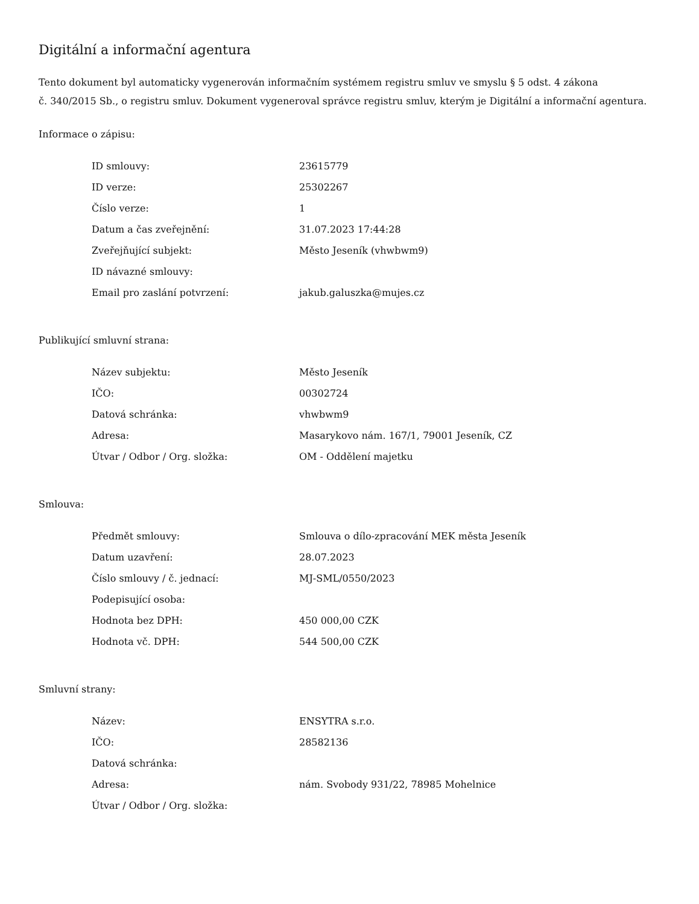Digitální a informační agentura
Tento dokument byl automaticky vygenerován informačním systémem registru smluv ve smyslu § 5 odst. 4 zákona
č. 340/2015 Sb., o registru smluv. Dokument vygeneroval správce registru smluv, kterým je Digitální a informační agentura.
Informace o zápisu:
| ID smlouvy: | 23615779 |
| ID verze: | 25302267 |
| Číslo verze: | 1 |
| Datum a čas zveřejnění: | 31.07.2023 17:44:28 |
| Zveřejňující subjekt: | Město Jeseník (vhwbwm9) |
| ID návazné smlouvy: | |
| Email pro zaslání potvrzení: | jakub.galuszka@mujes.cz |
Publikující smluvní strana:
| Název subjektu: | Město Jeseník |
| IČO: | 00302724 |
| Datová schránka: | vhwbwm9 |
| Adresa: | Masarykovo nám. 167/1, 79001 Jeseník, CZ |
| Útvar / Odbor / Org. složka: | OM - Oddělení majetku |
Smlouva:
| Předmět smlouvy: | Smlouva o dílo-zpracování MEK města Jeseník |
| Datum uzavření: | 28.07.2023 |
| Číslo smlouvy / č. jednací: | MJ-SML/0550/2023 |
| Podepisující osoba: | |
| Hodnota bez DPH: | 450 000,00 CZK |
| Hodnota vč. DPH: | 544 500,00 CZK |
Smluvní strany:
| Název: | ENSYTRA s.r.o. |
| IČO: | 28582136 |
| Datová schránka: | |
| Adresa: | nám. Svobody 931/22, 78985 Mohelnice |
| Útvar / Odbor / Org. složka: | |